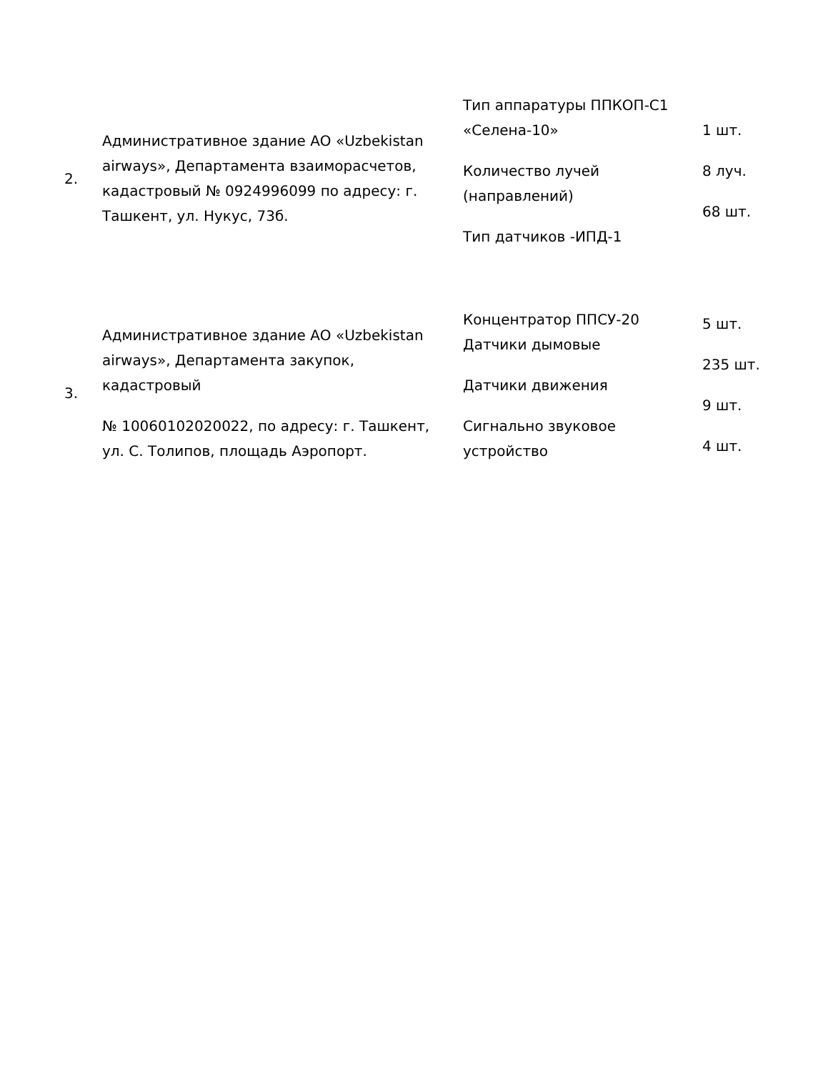| 2. | Административное здание АО «Uzbekistan airways», Департамента взаиморасчетов, кадастровый № 0924996099 по адресу: г. Ташкент, ул. Нукус, 73б. | Тип аппаратуры ППКОП-С1 «Селена-10» Количество лучей (направлений) Тип датчиков -ИПД-1 | 1 шт. 8 луч. 68 шт. |
| 3. | Административное здание АО «Uzbekistan airways», Департамента закупок, кадастровый № 10060102020022, по адресу: г. Ташкент, ул. С. Толипов, площадь Аэропорт. | Концентратор ППСУ-20 Датчики дымовые Датчики движения Сигнально звуковое устройство | 5 шт. 235 шт. 9 шт. 4 шт. |